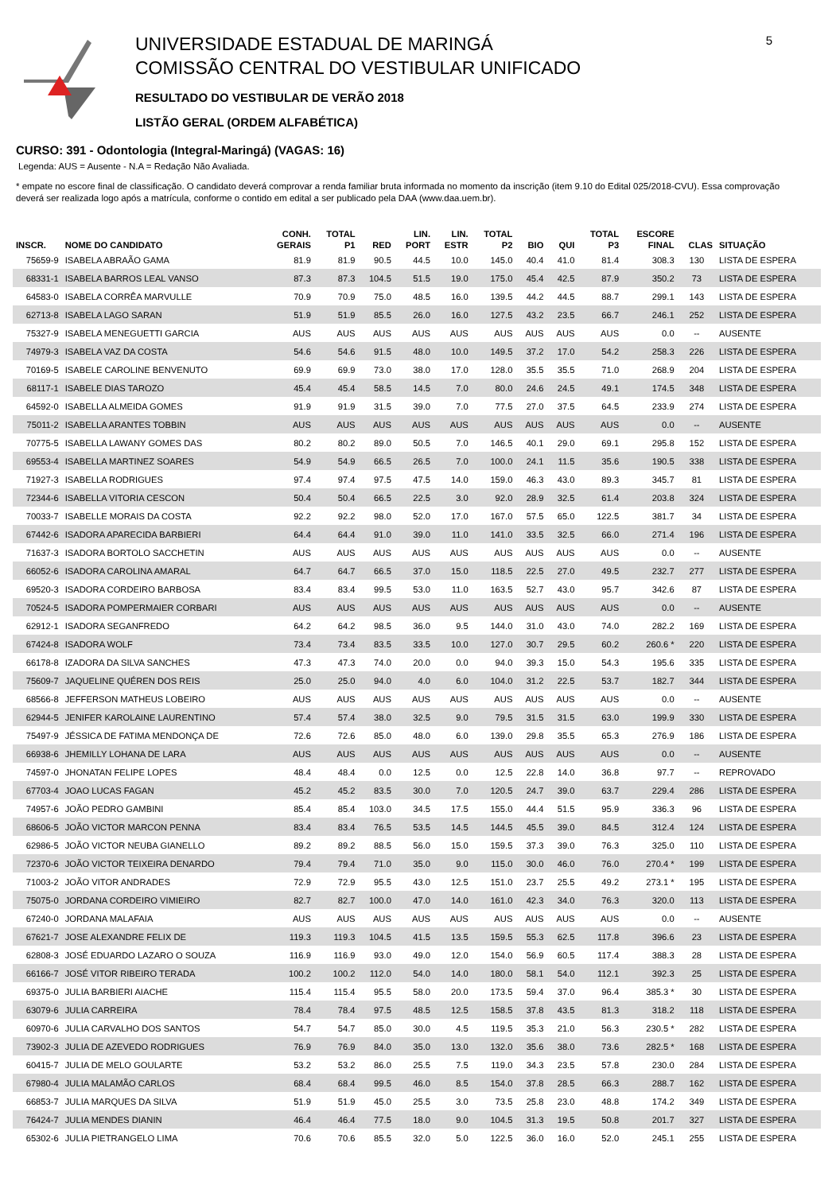UNIVERSIDADE ESTADUAL DE MARINGÁ
COMISSÃO CENTRAL DO VESTIBULAR UNIFICADO
RESULTADO DO VESTIBULAR DE VERÃO 2018
LISTÃO GERAL (ORDEM ALFABÉTICA)
5
CURSO: 391 - Odontologia (Integral-Maringá) (VAGAS: 16)
Legenda: AUS = Ausente - N.A = Redação Não Avaliada.
* empate no escore final de classificação. O candidato deverá comprovar a renda familiar bruta informada no momento da inscrição (item 9.10 do Edital 025/2018-CVU). Essa comprovação deverá ser realizada logo após a matrícula, conforme o contido em edital a ser publicado pela DAA (www.daa.uem.br).
| INSCR. | NOME DO CANDIDATO | CONH. GERAIS | TOTAL P1 | RED | LIN. PORT | LIN. ESTR | TOTAL P2 | BIO | QUI | TOTAL P3 | ESCORE FINAL | CLAS | SITUAÇÃO |
| --- | --- | --- | --- | --- | --- | --- | --- | --- | --- | --- | --- | --- | --- |
| 75659-9 | ISABELA ABRAÃO GAMA | 81.9 | 81.9 | 90.5 | 44.5 | 10.0 | 145.0 | 40.4 | 41.0 | 81.4 | 308.3 | 130 | LISTA DE ESPERA |
| 68331-1 | ISABELA BARROS LEAL VANSO | 87.3 | 87.3 | 104.5 | 51.5 | 19.0 | 175.0 | 45.4 | 42.5 | 87.9 | 350.2 | 73 | LISTA DE ESPERA |
| 64583-0 | ISABELA CORRÊA MARVULLE | 70.9 | 70.9 | 75.0 | 48.5 | 16.0 | 139.5 | 44.2 | 44.5 | 88.7 | 299.1 | 143 | LISTA DE ESPERA |
| 62713-8 | ISABELA LAGO SARAN | 51.9 | 51.9 | 85.5 | 26.0 | 16.0 | 127.5 | 43.2 | 23.5 | 66.7 | 246.1 | 252 | LISTA DE ESPERA |
| 75327-9 | ISABELA MENEGUETTI GARCIA | AUS | AUS | AUS | AUS | AUS | AUS | AUS | AUS | AUS | 0.0 | -- | AUSENTE |
| 74979-3 | ISABELA VAZ DA COSTA | 54.6 | 54.6 | 91.5 | 48.0 | 10.0 | 149.5 | 37.2 | 17.0 | 54.2 | 258.3 | 226 | LISTA DE ESPERA |
| 70169-5 | ISABELE CAROLINE BENVENUTO | 69.9 | 69.9 | 73.0 | 38.0 | 17.0 | 128.0 | 35.5 | 35.5 | 71.0 | 268.9 | 204 | LISTA DE ESPERA |
| 68117-1 | ISABELE DIAS TAROZO | 45.4 | 45.4 | 58.5 | 14.5 | 7.0 | 80.0 | 24.6 | 24.5 | 49.1 | 174.5 | 348 | LISTA DE ESPERA |
| 64592-0 | ISABELLA ALMEIDA GOMES | 91.9 | 91.9 | 31.5 | 39.0 | 7.0 | 77.5 | 27.0 | 37.5 | 64.5 | 233.9 | 274 | LISTA DE ESPERA |
| 75011-2 | ISABELLA ARANTES TOBBIN | AUS | AUS | AUS | AUS | AUS | AUS | AUS | AUS | AUS | 0.0 | -- | AUSENTE |
| 70775-5 | ISABELLA LAWANY GOMES DAS | 80.2 | 80.2 | 89.0 | 50.5 | 7.0 | 146.5 | 40.1 | 29.0 | 69.1 | 295.8 | 152 | LISTA DE ESPERA |
| 69553-4 | ISABELLA MARTINEZ SOARES | 54.9 | 54.9 | 66.5 | 26.5 | 7.0 | 100.0 | 24.1 | 11.5 | 35.6 | 190.5 | 338 | LISTA DE ESPERA |
| 71927-3 | ISABELLA RODRIGUES | 97.4 | 97.4 | 97.5 | 47.5 | 14.0 | 159.0 | 46.3 | 43.0 | 89.3 | 345.7 | 81 | LISTA DE ESPERA |
| 72344-6 | ISABELLA VITORIA CESCON | 50.4 | 50.4 | 66.5 | 22.5 | 3.0 | 92.0 | 28.9 | 32.5 | 61.4 | 203.8 | 324 | LISTA DE ESPERA |
| 70033-7 | ISABELLE MORAIS DA COSTA | 92.2 | 92.2 | 98.0 | 52.0 | 17.0 | 167.0 | 57.5 | 65.0 | 122.5 | 381.7 | 34 | LISTA DE ESPERA |
| 67442-6 | ISADORA APARECIDA BARBIERI | 64.4 | 64.4 | 91.0 | 39.0 | 11.0 | 141.0 | 33.5 | 32.5 | 66.0 | 271.4 | 196 | LISTA DE ESPERA |
| 71637-3 | ISADORA BORTOLO SACCHETIN | AUS | AUS | AUS | AUS | AUS | AUS | AUS | AUS | AUS | 0.0 | -- | AUSENTE |
| 66052-6 | ISADORA CAROLINA AMARAL | 64.7 | 64.7 | 66.5 | 37.0 | 15.0 | 118.5 | 22.5 | 27.0 | 49.5 | 232.7 | 277 | LISTA DE ESPERA |
| 69520-3 | ISADORA CORDEIRO BARBOSA | 83.4 | 83.4 | 99.5 | 53.0 | 11.0 | 163.5 | 52.7 | 43.0 | 95.7 | 342.6 | 87 | LISTA DE ESPERA |
| 70524-5 | ISADORA POMPERMAIER CORBARI | AUS | AUS | AUS | AUS | AUS | AUS | AUS | AUS | AUS | 0.0 | -- | AUSENTE |
| 62912-1 | ISADORA SEGANFREDO | 64.2 | 64.2 | 98.5 | 36.0 | 9.5 | 144.0 | 31.0 | 43.0 | 74.0 | 282.2 | 169 | LISTA DE ESPERA |
| 67424-8 | ISADORA WOLF | 73.4 | 73.4 | 83.5 | 33.5 | 10.0 | 127.0 | 30.7 | 29.5 | 60.2 | 260.6 * | 220 | LISTA DE ESPERA |
| 66178-8 | IZADORA DA SILVA SANCHES | 47.3 | 47.3 | 74.0 | 20.0 | 0.0 | 94.0 | 39.3 | 15.0 | 54.3 | 195.6 | 335 | LISTA DE ESPERA |
| 75609-7 | JAQUELINE QUÉREN DOS REIS | 25.0 | 25.0 | 94.0 | 4.0 | 6.0 | 104.0 | 31.2 | 22.5 | 53.7 | 182.7 | 344 | LISTA DE ESPERA |
| 68566-8 | JEFFERSON MATHEUS LOBEIRO | AUS | AUS | AUS | AUS | AUS | AUS | AUS | AUS | AUS | 0.0 | -- | AUSENTE |
| 62944-5 | JENIFER KAROLAINE LAURENTINO | 57.4 | 57.4 | 38.0 | 32.5 | 9.0 | 79.5 | 31.5 | 31.5 | 63.0 | 199.9 | 330 | LISTA DE ESPERA |
| 75497-9 | JÉSSICA DE FATIMA MENDONÇA DE | 72.6 | 72.6 | 85.0 | 48.0 | 6.0 | 139.0 | 29.8 | 35.5 | 65.3 | 276.9 | 186 | LISTA DE ESPERA |
| 66938-6 | JHEMILLY LOHANA DE LARA | AUS | AUS | AUS | AUS | AUS | AUS | AUS | AUS | AUS | 0.0 | -- | AUSENTE |
| 74597-0 | JHONATAN FELIPE LOPES | 48.4 | 48.4 | 0.0 | 12.5 | 0.0 | 12.5 | 22.8 | 14.0 | 36.8 | 97.7 | -- | REPROVADO |
| 67703-4 | JOAO LUCAS FAGAN | 45.2 | 45.2 | 83.5 | 30.0 | 7.0 | 120.5 | 24.7 | 39.0 | 63.7 | 229.4 | 286 | LISTA DE ESPERA |
| 74957-6 | JOÃO PEDRO GAMBINI | 85.4 | 85.4 | 103.0 | 34.5 | 17.5 | 155.0 | 44.4 | 51.5 | 95.9 | 336.3 | 96 | LISTA DE ESPERA |
| 68606-5 | JOÃO VICTOR MARCON PENNA | 83.4 | 83.4 | 76.5 | 53.5 | 14.5 | 144.5 | 45.5 | 39.0 | 84.5 | 312.4 | 124 | LISTA DE ESPERA |
| 62986-5 | JOÃO VICTOR NEUBA GIANELLO | 89.2 | 89.2 | 88.5 | 56.0 | 15.0 | 159.5 | 37.3 | 39.0 | 76.3 | 325.0 | 110 | LISTA DE ESPERA |
| 72370-6 | JOÃO VICTOR TEIXEIRA DENARDO | 79.4 | 79.4 | 71.0 | 35.0 | 9.0 | 115.0 | 30.0 | 46.0 | 76.0 | 270.4 * | 199 | LISTA DE ESPERA |
| 71003-2 | JOÃO VITOR ANDRADES | 72.9 | 72.9 | 95.5 | 43.0 | 12.5 | 151.0 | 23.7 | 25.5 | 49.2 | 273.1 * | 195 | LISTA DE ESPERA |
| 75075-0 | JORDANA CORDEIRO VIMIEIRO | 82.7 | 82.7 | 100.0 | 47.0 | 14.0 | 161.0 | 42.3 | 34.0 | 76.3 | 320.0 | 113 | LISTA DE ESPERA |
| 67240-0 | JORDANA MALAFAIA | AUS | AUS | AUS | AUS | AUS | AUS | AUS | AUS | AUS | 0.0 | -- | AUSENTE |
| 67621-7 | JOSE ALEXANDRE FELIX DE | 119.3 | 119.3 | 104.5 | 41.5 | 13.5 | 159.5 | 55.3 | 62.5 | 117.8 | 396.6 | 23 | LISTA DE ESPERA |
| 62808-3 | JOSÉ EDUARDO LAZARO O SOUZA | 116.9 | 116.9 | 93.0 | 49.0 | 12.0 | 154.0 | 56.9 | 60.5 | 117.4 | 388.3 | 28 | LISTA DE ESPERA |
| 66166-7 | JOSÉ VITOR RIBEIRO TERADA | 100.2 | 100.2 | 112.0 | 54.0 | 14.0 | 180.0 | 58.1 | 54.0 | 112.1 | 392.3 | 25 | LISTA DE ESPERA |
| 69375-0 | JULIA BARBIERI AIACHE | 115.4 | 115.4 | 95.5 | 58.0 | 20.0 | 173.5 | 59.4 | 37.0 | 96.4 | 385.3 * | 30 | LISTA DE ESPERA |
| 63079-6 | JULIA CARREIRA | 78.4 | 78.4 | 97.5 | 48.5 | 12.5 | 158.5 | 37.8 | 43.5 | 81.3 | 318.2 | 118 | LISTA DE ESPERA |
| 60970-6 | JULIA CARVALHO DOS SANTOS | 54.7 | 54.7 | 85.0 | 30.0 | 4.5 | 119.5 | 35.3 | 21.0 | 56.3 | 230.5 * | 282 | LISTA DE ESPERA |
| 73902-3 | JULIA DE AZEVEDO RODRIGUES | 76.9 | 76.9 | 84.0 | 35.0 | 13.0 | 132.0 | 35.6 | 38.0 | 73.6 | 282.5 * | 168 | LISTA DE ESPERA |
| 60415-7 | JULIA DE MELO GOULARTE | 53.2 | 53.2 | 86.0 | 25.5 | 7.5 | 119.0 | 34.3 | 23.5 | 57.8 | 230.0 | 284 | LISTA DE ESPERA |
| 67980-4 | JULIA MALAMÃO CARLOS | 68.4 | 68.4 | 99.5 | 46.0 | 8.5 | 154.0 | 37.8 | 28.5 | 66.3 | 288.7 | 162 | LISTA DE ESPERA |
| 66853-7 | JULIA MARQUES DA SILVA | 51.9 | 51.9 | 45.0 | 25.5 | 3.0 | 73.5 | 25.8 | 23.0 | 48.8 | 174.2 | 349 | LISTA DE ESPERA |
| 76424-7 | JULIA MENDES DIANIN | 46.4 | 46.4 | 77.5 | 18.0 | 9.0 | 104.5 | 31.3 | 19.5 | 50.8 | 201.7 | 327 | LISTA DE ESPERA |
| 65302-6 | JULIA PIETRANGELO LIMA | 70.6 | 70.6 | 85.5 | 32.0 | 5.0 | 122.5 | 36.0 | 16.0 | 52.0 | 245.1 | 255 | LISTA DE ESPERA |